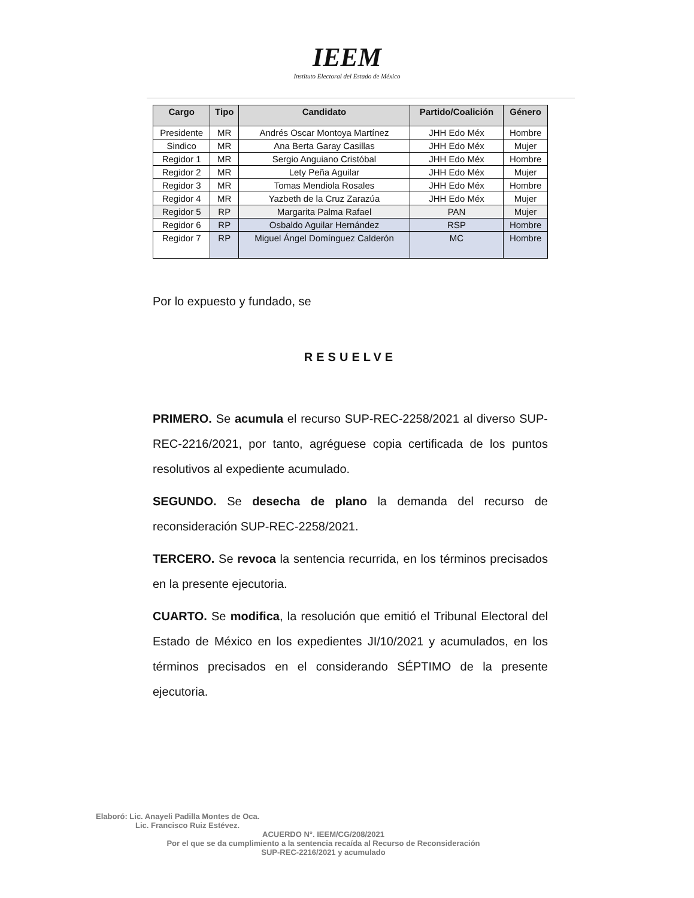IEEM
Instituto Electoral del Estado de México
| Cargo | Tipo | Candidato | Partido/Coalición | Género |
| --- | --- | --- | --- | --- |
| Presidente | MR | Andrés Oscar Montoya Martínez | JHH Edo Méx | Hombre |
| Sindico | MR | Ana Berta Garay Casillas | JHH Edo Méx | Mujer |
| Regidor 1 | MR | Sergio Anguiano Cristóbal | JHH Edo Méx | Hombre |
| Regidor 2 | MR | Lety Peña Aguilar | JHH Edo Méx | Mujer |
| Regidor 3 | MR | Tomas Mendiola Rosales | JHH Edo Méx | Hombre |
| Regidor 4 | MR | Yazbeth de la Cruz Zarazúa | JHH Edo Méx | Mujer |
| Regidor 5 | RP | Margarita Palma Rafael | PAN | Mujer |
| Regidor 6 | RP | Osbaldo Aguilar Hernández | RSP | Hombre |
| Regidor 7 | RP | Miguel Ángel Domínguez Calderón | MC | Hombre |
Por lo expuesto y fundado, se
RESUELVE
PRIMERO. Se acumula el recurso SUP-REC-2258/2021 al diverso SUP-REC-2216/2021, por tanto, agréguese copia certificada de los puntos resolutivos al expediente acumulado.
SEGUNDO. Se desecha de plano la demanda del recurso de reconsideración SUP-REC-2258/2021.
TERCERO. Se revoca la sentencia recurrida, en los términos precisados en la presente ejecutoria.
CUARTO. Se modifica, la resolución que emitió el Tribunal Electoral del Estado de México en los expedientes JI/10/2021 y acumulados, en los términos precisados en el considerando SÉPTIMO de la presente ejecutoria.
Elaboró: Lic. Anayeli Padilla Montes de Oca.
Lic. Francisco Ruiz Estévez.
ACUERDO N°. IEEM/CG/208/2021
Por el que se da cumplimiento a la sentencia recaída al Recurso de Reconsideración
SUP-REC-2216/2021 y acumulado